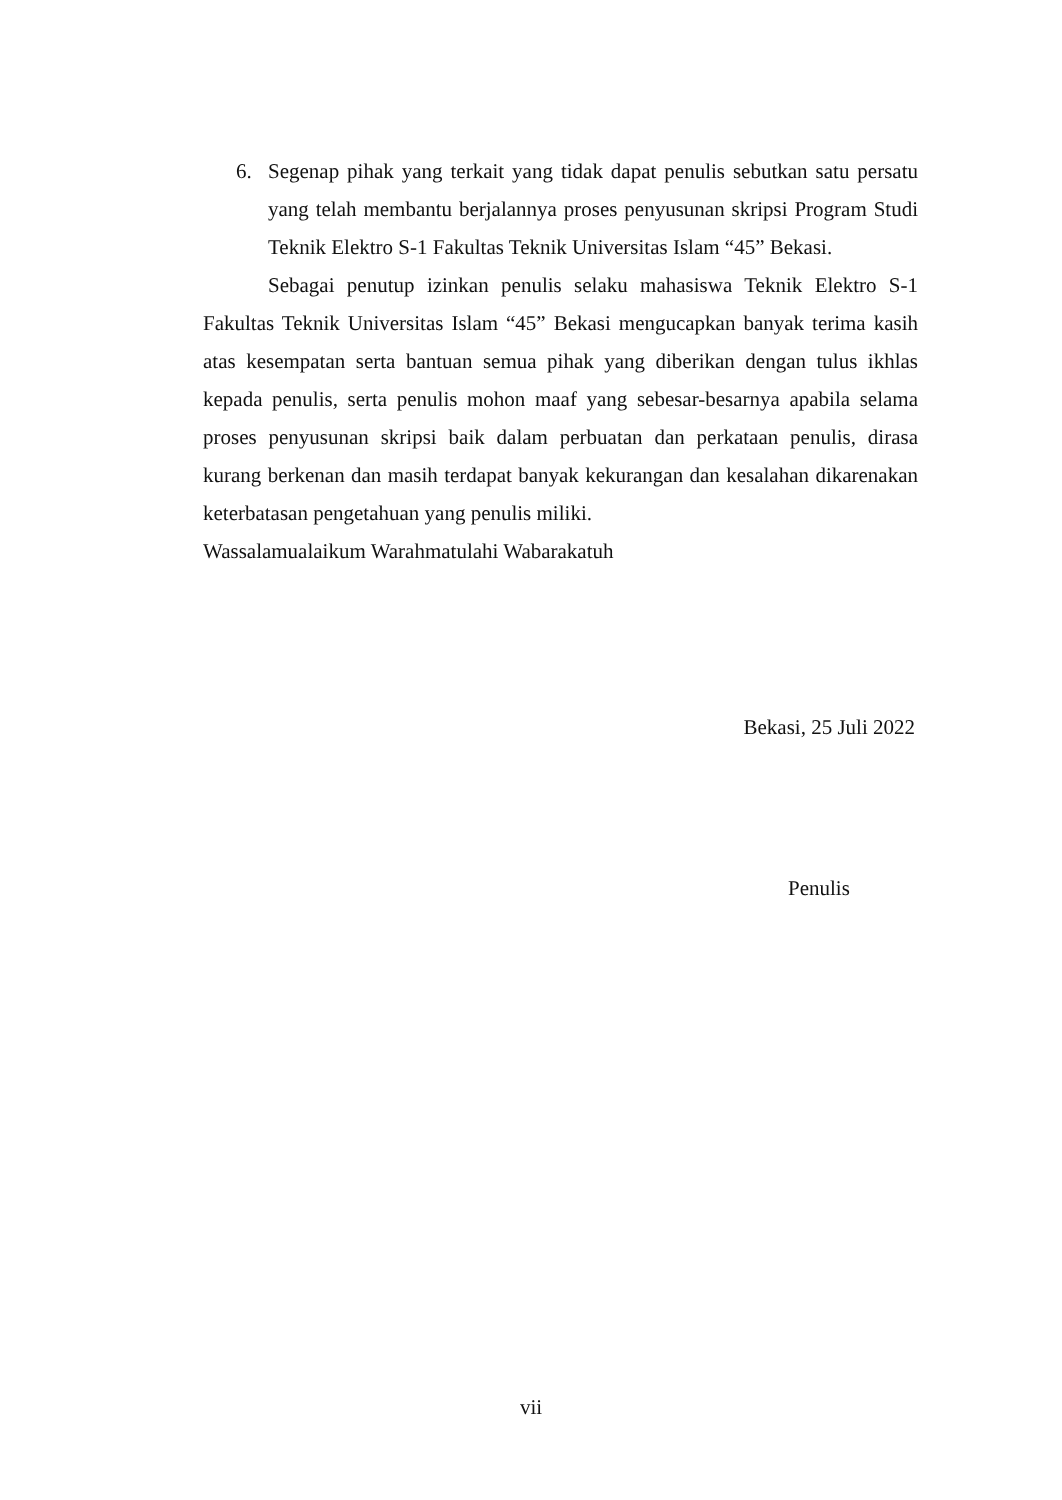6. Segenap pihak yang terkait yang tidak dapat penulis sebutkan satu persatu yang telah membantu berjalannya proses penyusunan skripsi Program Studi Teknik Elektro S-1 Fakultas Teknik Universitas Islam “45” Bekasi.
Sebagai penutup izinkan penulis selaku mahasiswa Teknik Elektro S-1 Fakultas Teknik Universitas Islam “45” Bekasi mengucapkan banyak terima kasih atas kesempatan serta bantuan semua pihak yang diberikan dengan tulus ikhlas kepada penulis, serta penulis mohon maaf yang sebesar-besarnya apabila selama proses penyusunan skripsi baik dalam perbuatan dan perkataan penulis, dirasa kurang berkenan dan masih terdapat banyak kekurangan dan kesalahan dikarenakan keterbatasan pengetahuan yang penulis miliki.
Wassalamualaikum Warahmatulahi Wabarakatuh
Bekasi, 25 Juli 2022
Penulis
vii